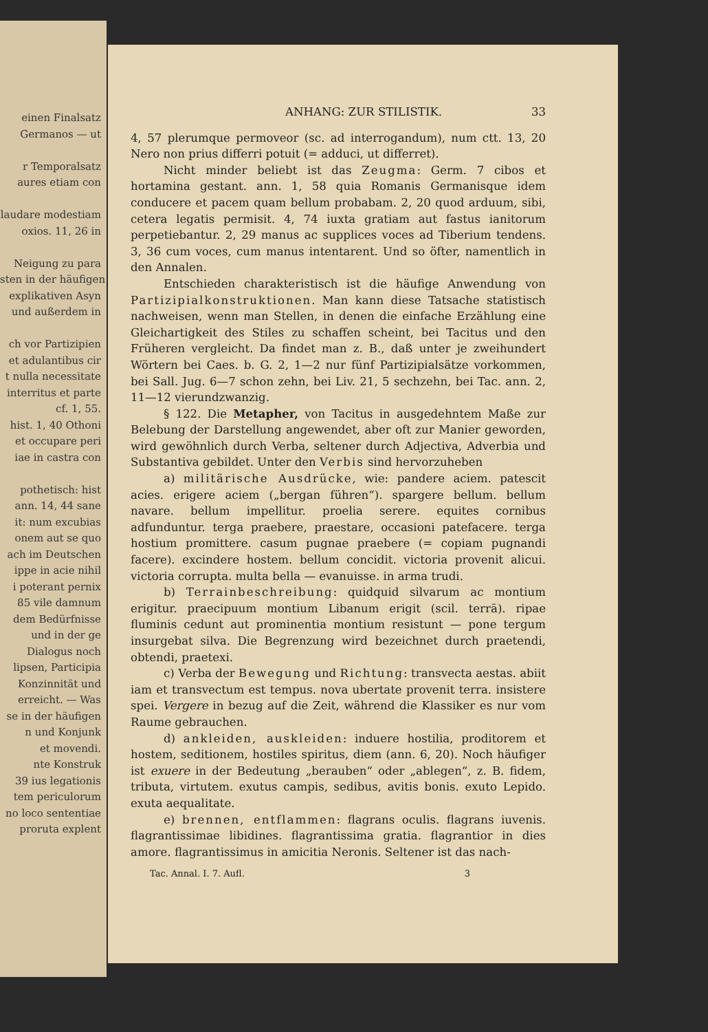einen Finalsatz
Germanos — ut
r Temporalsatz
aures etiam con
laudare modestiam
oxios. 11, 26 in
Neigung zu para
sten in der häufigen
explikativen Asyn
und außerdem in
ch vor Partizipien
et adulantibus cir
t nulla necessitate
interritus et parte
cf. 1, 55.
hist. 1, 40 Othoni
et occupare peri
iae in castra con
pothetisch: hist
ann. 14, 44 sane
it: num excubias
onem aut se quo
ach im Deutschen
ippe in acie nihil
i poterant pernix
85 vile damnum
dem Bedürfnisse
und in der ge
Dialogus noch
lipsen, Participia
Konzinnität und
erreicht. — Was
se in der häufigen
n und Konjunk
et movendi.
nte Konstruk
39 ius legationis
tem periculorum
no loco sententiae
proruta explent
ANHANG: ZUR STILISTIK. 33
4, 57 plerumque permoveor (sc. ad interrogandum), num ctt. 13, 20 Nero non prius differri potuit (= adduci, ut differret).
Nicht minder beliebt ist das Zeugma: Germ. 7 cibos et hortamina gestant. ann. 1, 58 quia Romanis Germanisque idem conducere et pacem quam bellum probabam. 2, 20 quod arduum, sibi, cetera legatis permisit. 4, 74 iuxta gratiam aut fastus ianitorum perpetiebantur. 2, 29 manus ac supplices voces ad Tiberium tendens. 3, 36 cum voces, cum manus intentarent. Und so öfter, namentlich in den Annalen.
Entschieden charakteristisch ist die häufige Anwendung von Partizipialkonstruktionen. Man kann diese Tatsache statistisch nachweisen, wenn man Stellen, in denen die einfache Erzählung eine Gleichartigkeit des Stiles zu schaffen scheint, bei Tacitus und den Früheren vergleicht. Da findet man z. B., daß unter je zweihundert Wörtern bei Caes. b. G. 2, 1—2 nur fünf Partizipialsätze vorkommen, bei Sall. Jug. 6—7 schon zehn, bei Liv. 21, 5 sechzehn, bei Tac. ann. 2, 11—12 vierundzwanzig.
§ 122. Die Metapher, von Tacitus in ausgedehntem Maße zur Belebung der Darstellung angewendet, aber oft zur Manier geworden, wird gewöhnlich durch Verba, seltener durch Adjectiva, Adverbia und Substantiva gebildet. Unter den Verbis sind hervorzuheben
a) militärische Ausdrücke, wie: pandere aciem. patescit acies. erigere aciem („bergan führen“). spargere bellum. bellum navare. bellum impellitur. proelia serere. equites cornibus adfunduntur. terga praebere, praestare, occasioni patefacere. terga hostium promittere. casum pugnae praebere (= copiam pugnandi facere). excindere hostem. bellum concidit. victoria provenit alicui. victoria corrupta. multa bella — evanuisse. in arma trudi.
b) Terrainbeschreibung: quidquid silvarum ac montium erigitur. praecipuum montium Libanum erigit (scil. terrā). ripae fluminis cedunt aut prominentia montium resistunt — pone tergum insurgebat silva. Die Begrenzung wird bezeichnet durch praetendi, obtendi, praetexi.
c) Verba der Bewegung und Richtung: transvecta aestas. abiit iam et transvectum est tempus. nova ubertate provenit terra. insistere spei. Vergere in bezug auf die Zeit, während die Klassiker es nur vom Raume gebrauchen.
d) ankleiden, auskleiden: induere hostilia, proditorem et hostem, seditionem, hostiles spiritus, diem (ann. 6, 20). Noch häufiger ist exuere in der Bedeutung „berauben“ oder „ablegen“, z. B. fidem, tributa, virtutem. exutus campis, sedibus, avitis bonis. exuto Lepido. exuta aequalitate.
e) brennen, entflammen: flagrans oculis. flagrans iuvenis. flagrantissimae libidines. flagrantissima gratia. flagrantior in dies amore. flagrantissimus in amicitia Neronis. Seltener ist das nach-
Tac. Annal. I. 7. Aufl. 3